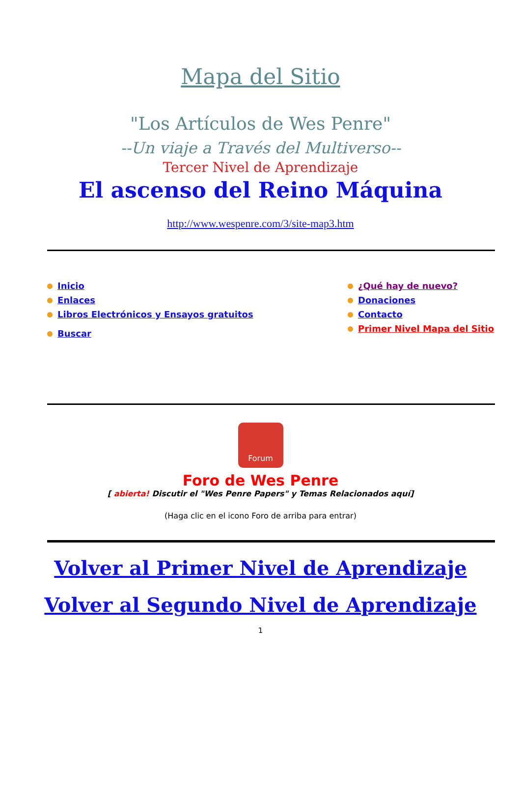Mapa del Sitio
"Los Artículos de Wes Penre"
--Un viaje a Través del Multiverso--
Tercer Nivel de Aprendizaje
El ascenso del Reino Máquina
http://www.wespenre.com/3/site-map3.htm
Inicio
Enlaces
Libros Electrónicos y Ensayos gratuitos
Buscar
¿Qué hay de nuevo?
Donaciones
Contacto
Primer Nivel Mapa del Sitio
Forum
Foro de Wes Penre
[ abierta! Discutir el "Wes Penre Papers" y Temas Relacionados aquí]
(Haga clic en el icono Foro de arriba para entrar)
Volver al Primer Nivel de Aprendizaje
Volver al Segundo Nivel de Aprendizaje
1